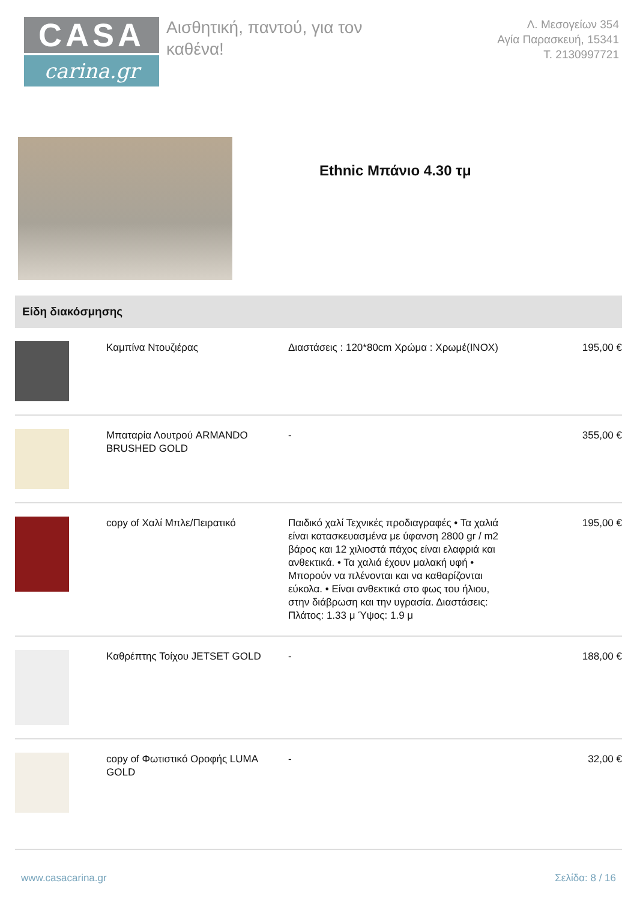CASA
carina.gr
Αισθητική, παντού, για τον καθένα!
Λ. Μεσογείων 354
Αγία Παρασκευή, 15341
Τ. 2130997721
Ethnic Μπάνιο 4.30 τμ
Είδη διακόσμησης
| | Καμπίνα Ντουζιέρας | Διαστάσεις : 120*80cm Χρώμα : Χρωμέ(INOX) | 195,00 € |
| | Μπαταρία Λουτρού ARMANDO BRUSHED GOLD | - | 355,00 € |
| | copy of Χαλί Μπλε/Πειρατικό | Παιδικό χαλί Τεχνικές προδιαγραφές • Τα χαλιά είναι κατασκευασμένα με ύφανση 2800 gr / m2 βάρος και 12 χιλιοστά πάχος είναι ελαφριά και ανθεκτικά. • Τα χαλιά έχουν μαλακή υφή • Μπορούν να πλένονται και να καθαρίζονται εύκολα. • Είναι ανθεκτικά στο φως του ήλιου, στην διάβρωση και την υγρασία. Διαστάσεις: Πλάτος: 1.33 μ Ύψος: 1.9 μ | 195,00 € |
| | Καθρέπτης Τοίχου JETSET GOLD | - | 188,00 € |
| | copy of Φωτιστικό Οροφής LUMA GOLD | - | 32,00 € |
www.casacarina.gr Σελίδα: 8 / 16